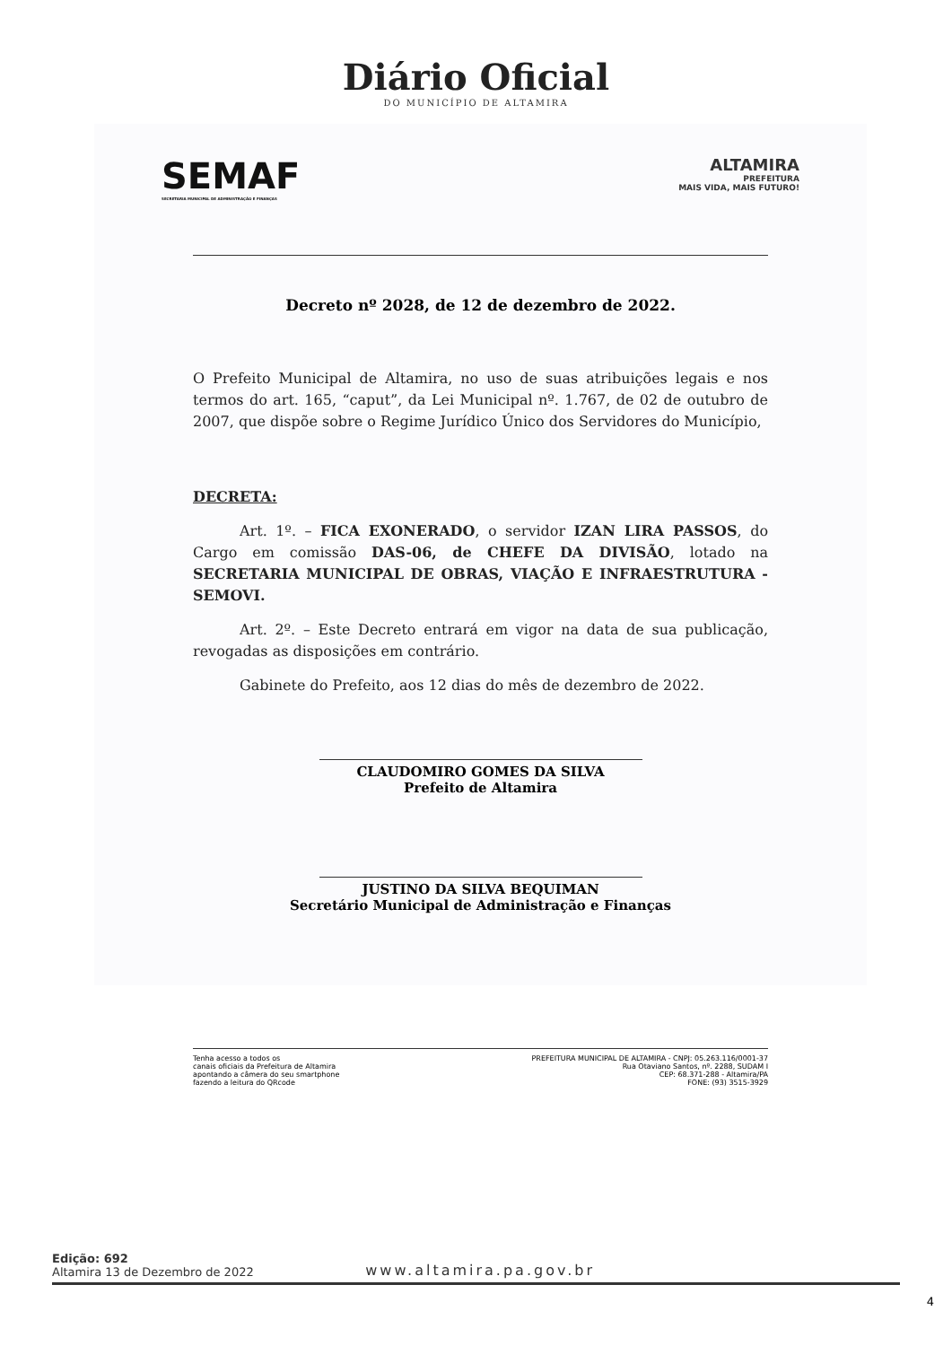Diário Oficial
DO MUNICÍPIO DE ALTAMIRA
SEMAF
SECRETARIA MUNICIPAL DE ADMINISTRAÇÃO E FINANÇAS
ALTAMIRA
PREFEITURA
MAIS VIDA, MAIS FUTURO!
Decreto nº 2028, de 12 de dezembro de 2022.
O Prefeito Municipal de Altamira, no uso de suas atribuições legais e nos termos do art. 165, “caput”, da Lei Municipal nº. 1.767, de 02 de outubro de 2007, que dispõe sobre o Regime Jurídico Único dos Servidores do Município,
DECRETA:
Art. 1º. – FICA EXONERADO, o servidor IZAN LIRA PASSOS, do Cargo em comissão DAS-06, de CHEFE DA DIVISÃO, lotado na SECRETARIA MUNICIPAL DE OBRAS, VIAÇÃO E INFRAESTRUTURA - SEMOVI.
Art. 2º. – Este Decreto entrará em vigor na data de sua publicação, revogadas as disposições em contrário.
Gabinete do Prefeito, aos 12 dias do mês de dezembro de 2022.
CLAUDOMIRO GOMES DA SILVA
Prefeito de Altamira
JUSTINO DA SILVA BEQUIMAN
Secretário Municipal de Administração e Finanças
Tenha acesso a todos os
canais oficiais da Prefeitura de Altamira
apontando a câmera do seu smartphone
fazendo a leitura do QRcode
PREFEITURA MUNICIPAL DE ALTAMIRA - CNPJ: 05.263.116/0001-37
Rua Otaviano Santos, nº. 2288, SUDAM I
CEP: 68.371-288 - Altamira/PA
FONE: (93) 3515-3929
Edição: 692
Altamira 13 de Dezembro de 2022
www.altamira.pa.gov.br
4